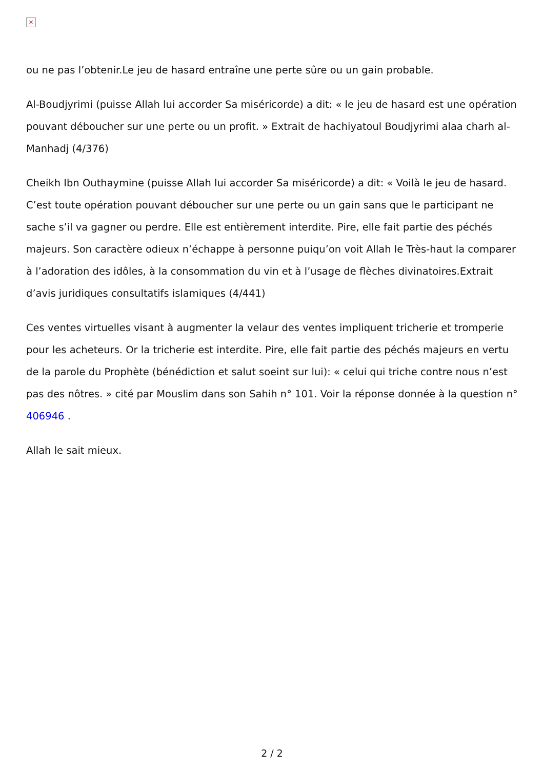×
ou ne pas l’obtenir.Le jeu de hasard entraîne une perte sûre ou un gain probable.
Al-Boudjyrimi (puisse Allah lui accorder Sa miséricorde) a dit: « le jeu de hasard est une opération pouvant déboucher sur une perte ou un profit. » Extrait de hachiyatoul Boudjyrimi alaa charh al-Manhadj (4/376)
Cheikh Ibn Outhaymine (puisse Allah lui accorder Sa miséricorde) a dit: « Voilà le jeu de hasard. C’est toute opération pouvant déboucher sur une perte ou un gain sans que le participant ne sache s’il va gagner ou perdre. Elle est entièrement interdite. Pire, elle fait partie des péchés majeurs. Son caractère odieux n’échappe à personne puiqu’on voit Allah le Très-haut la comparer à l’adoration des idôles, à la consommation du vin et à l’usage de flèches divinatoires.Extrait d’avis juridiques consultatifs islamiques (4/441)
Ces ventes virtuelles visant à augmenter la velaur des ventes impliquent tricherie et tromperie pour les acheteurs. Or la tricherie est interdite. Pire, elle fait partie des péchés majeurs en vertu de la parole du Prophète (bénédiction et salut soeint sur lui): « celui qui triche contre nous n’est pas des nôtres. » cité par Mouslim dans son Sahih n° 101. Voir la réponse donnée à la question n° 406946 .
Allah le sait mieux.
2 / 2